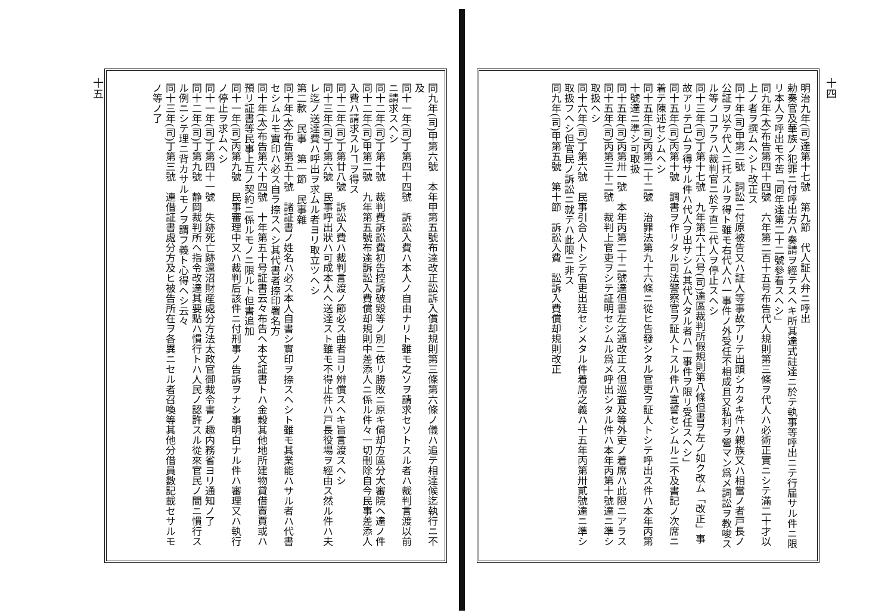十四
明治九年(司)達第十七號　第九節　代人証人弁ニ呼出
勅奏官及華族ノ犯罪ニ付呼出方ハ奏請ヲ經テスヘキ所其達式註達ニ於テ執事等呼出ニテ行届サル件ニ限リ本人ヲ呼出モ不苦「同年達第二十二號參看スヘシ」
同九年(太)布告第四十四號　六年第二百十五号布告代人規則第三條ヲ代人ハ必術正實ニシテ滿二十才以上ノ者ヲ撰ムヘシト改正ス
同十年(司)甲第二號　詞訟ニ付原被告又ハ証人等事故アリテ出頭シカタキ件ハ親族又ハ相當ノ者戸長ノ公証ヲ以テ代人ニ托スルヲ得ト雖モ右代人ハ一事件ノ外受任不相成且又私利ヲ營マン爲メ詞訟ヲ教唆スル等ノコアラハ裁判官ニ於テ直ニ代人ヲ停止スヘシ
同十三年(司)丁第十七號　九年第六十六号(司)達區裁判所假規則第八條但書ヲ左ノ如ク改ム「改正」事故アリテ己ムヲ得サル件ハ代人ヲ出サシム其代人タル者ハ一事件ヲ限リ受任スヘシ」
同十五年(司)丙第十號　調書ヲ作リタル司法警察官ヲ証人トスル件ハ宣誓セシムルニ不及書記ノ次席ニ着テ陳述セシムヘシ
同十五年(司)丙第二十二號　治罪法第九十六條ニ從ヒ告發シタル官吏ヲ証人トシテ呼出ス件ハ本年丙第十號達ニ準シ可取扱
同十五年(司)丙第卅一號　本年丙第二十二號達但書左之通改正ス但巡査及等外吏ノ着席ハ此限ニアラス
同十五年(司)丙第三十二號　裁判上官吏ヲシテ証明セシムル爲メ呼出シタル件ハ本年丙第十號達ニ準シ取扱ヘシ
同十六年(司)丁第六號　民事引合人トシテ官吏出廷セシメタル件着席之義ハ十五年丙第卅貳號達ニ準シ取扱フヘシ但官民ノ訴訟ニ就テハ此限ニ非ス
同九年(司)甲第五號　第十節　訴訟入費　訟訴入費償却規則改正
十五
同九年(司)甲第六號　本年甲第五號布達改正訟訴入償却規則第三條第六條ノ儀ハ追テ相達候迄執行ニ不及
同十一年(司)丁第四十四號　訴訟入費ハ本人ノ自由ナリト雖モ之ソヲ請求セソトスル者ハ裁判言渡以前ニ請求スヘシ
同十二年(司)丁第十號　裁判費訴訟費初告控訴破毀等ノ別ニ依リ勝敗ニ原キ償却方區分大審院ヘ達ノ件
同十二年(司)甲第二號　九年第五號布達訴訟入費償却規則中差添人ニ係ル件々一切刪除自今民事差添人入費ハ請求スルヿヲ得ス
同十二年(司)丁第廿八號　訴訟入費ハ裁判言渡ノ節必ス曲者ヨリ辨償スヘキ旨言渡スヘシ
同十三年(司)丁第六號　民事呼出狀ハ可成本人ヘ送達スト雖モ不得止件ハ戸長役場ヲ經由ス然ル件ハ夫レ迄ノ送達費ハ呼出ヲ求ムル者ヨリ取立ツヘシ
第二款　民事　第一節　民事雜
同十年(太)布告第五十號　諸証書ノ姓名ハ必ス本人自書シ實印ヲ捺スヘシト雖モ其業能ハサル者ハ代書セシムルモ實印ハ必ス自ラ捺スヘシ其代書者捺印署名方
同十年(太)布告第六十四號　十年第五十号証書云々布告ヘ本文証書トハ金穀其他地所建物貸借賣買或ハ預リ証書等民事上互ノ契約ニ係ルモノニ限ルト但書追加
同十一年(司)丙第九號　民事審理中又ハ裁判后該件ニ付刑事ノ告訴ヲナシ事明白ナル件ハ審理又ハ執行ノ停止ヲ求ムヘシ
同十一年(司)丁第四十一號　失跡死亡跡還沼財産處分方法太政官御裁令書ノ趣内務省ヨリ通知ノ了
同十二年(司)丁第九號　静岡裁判所ヘ指令改達其要點ハ慣行トハ人民ノ認許スル從來官民ノ間ニ慣行スル例ニシテ理ニ背カサルモノヲ謂フ義ト心得ヘシ云々
同十三年(司)丁第三號　連借証書處分方及ヒ被告所在ヲ各異ニセル者召喚等其他分借員數記載セサルモノ等ノ了